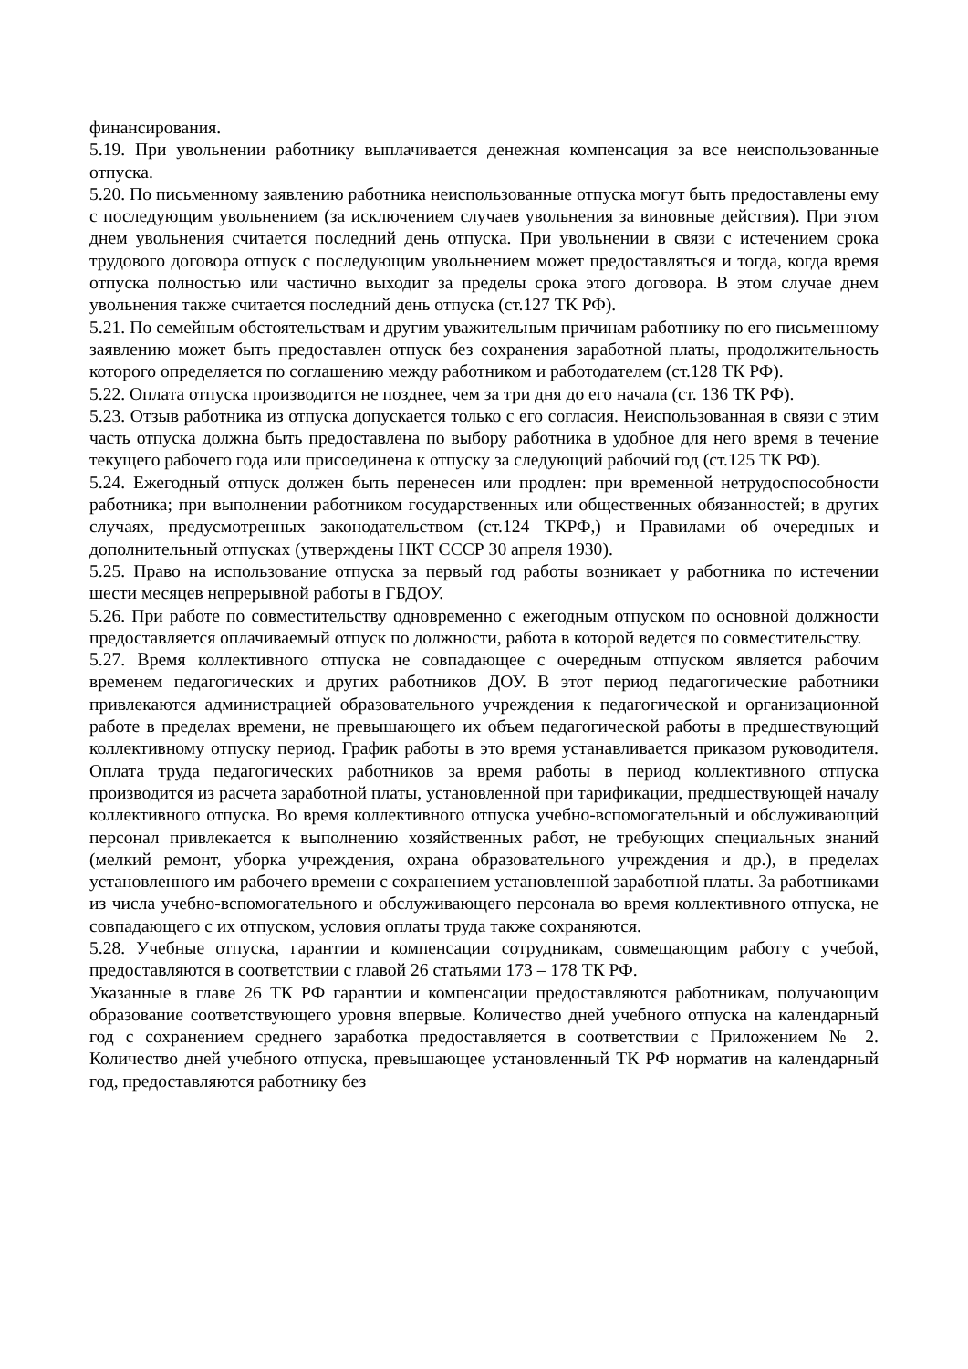финансирования.
5.19. При увольнении работнику выплачивается денежная компенсация за все неиспользованные отпуска.
5.20. По письменному заявлению работника неиспользованные отпуска могут быть предоставлены ему с последующим увольнением (за исключением случаев увольнения за виновные действия). При этом днем увольнения считается последний день отпуска. При увольнении в связи с истечением срока трудового договора отпуск с последующим увольнением может предоставляться и тогда, когда время отпуска полностью или частично выходит за пределы срока этого договора. В этом случае днем увольнения также считается последний день отпуска (ст.127 ТК РФ).
5.21. По семейным обстоятельствам и другим уважительным причинам работнику по его письменному заявлению может быть предоставлен отпуск без сохранения заработной платы, продолжительность которого определяется по соглашению между работником и работодателем (ст.128 ТК РФ).
5.22. Оплата отпуска производится не позднее, чем за три дня до его начала (ст. 136 ТК РФ).
5.23. Отзыв работника из отпуска допускается только с его согласия. Неиспользованная в связи с этим часть отпуска должна быть предоставлена по выбору работника в удобное для него время в течение текущего рабочего года или присоединена к отпуску за следующий рабочий год (ст.125 ТК РФ).
5.24. Ежегодный отпуск должен быть перенесен или продлен: при временной нетрудоспособности работника; при выполнении работником государственных или общественных обязанностей; в других случаях, предусмотренных законодательством (ст.124 ТКРФ,) и Правилами об очередных и дополнительный отпусках (утверждены НКТ СССР 30 апреля 1930).
5.25. Право на использование отпуска за первый год работы возникает у работника по истечении шести месяцев непрерывной работы в ГБДОУ.
5.26. При работе по совместительству одновременно с ежегодным отпуском по основной должности предоставляется оплачиваемый отпуск по должности, работа в которой ведется по совместительству.
5.27. Время коллективного отпуска не совпадающее с очередным отпуском является рабочим временем педагогических и других работников ДОУ. В этот период педагогические работники привлекаются администрацией образовательного учреждения к педагогической и организационной работе в пределах времени, не превышающего их объем педагогической работы в предшествующий коллективному отпуску период. График работы в это время устанавливается приказом руководителя. Оплата труда педагогических работников за время работы в период коллективного отпуска производится из расчета заработной платы, установленной при тарификации, предшествующей началу коллективного отпуска. Во время коллективного отпуска учебно-вспомогательный и обслуживающий персонал привлекается к выполнению хозяйственных работ, не требующих специальных знаний (мелкий ремонт, уборка учреждения, охрана образовательного учреждения и др.), в пределах установленного им рабочего времени с сохранением установленной заработной платы. За работниками из числа учебно-вспомогательного и обслуживающего персонала во время коллективного отпуска, не совпадающего с их отпуском, условия оплаты труда также сохраняются.
5.28. Учебные отпуска, гарантии и компенсации сотрудникам, совмещающим работу с учебой, предоставляются в соответствии с главой 26 статьями 173 – 178 ТК РФ.
Указанные в главе 26 ТК РФ гарантии и компенсации предоставляются работникам, получающим образование соответствующего уровня впервые. Количество дней учебного отпуска на календарный год с сохранением среднего заработка предоставляется в соответствии с Приложением № 2. Количество дней учебного отпуска, превышающее установленный ТК РФ норматив на календарный год, предоставляются работнику без